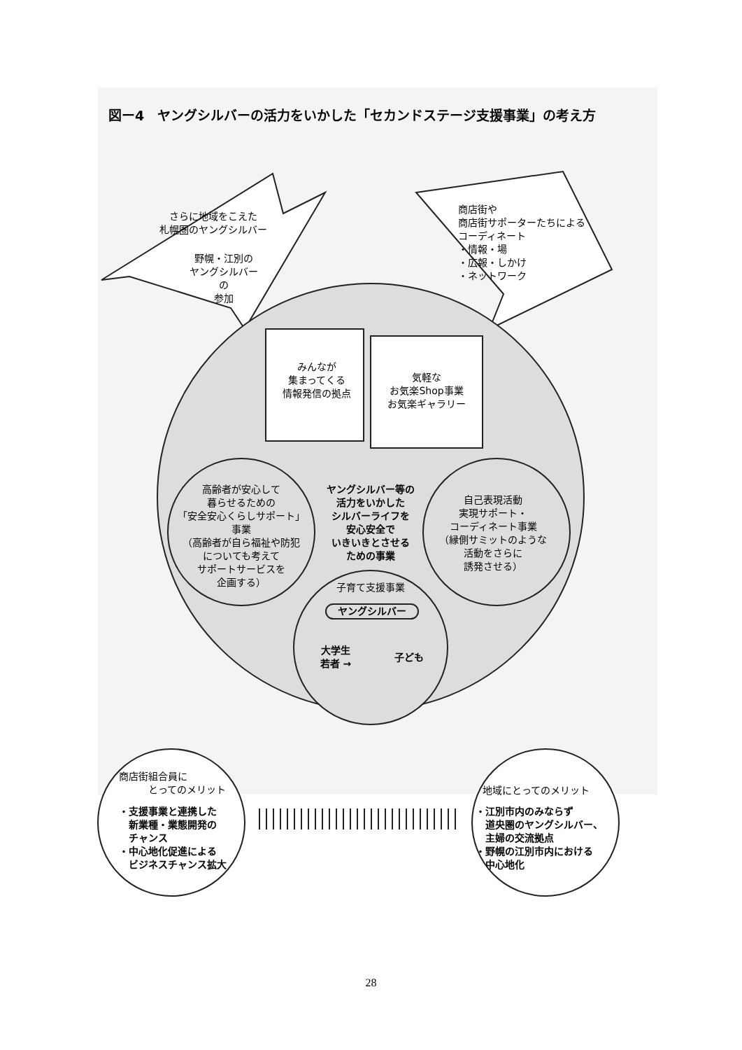図ー4　ヤングシルバーの活力をいかした「セカンドステージ支援事業」の考え方
さらに地域をこえた
札幌圏のヤングシルバー
野幌・江別の
ヤングシルバー
の
参加
商店街や
商店街サポーターたちによる
コーディネート
・情報・場
・広報・しかけ
・ネットワーク
みんなが
集まってくる
情報発信の拠点
気軽な
お気楽Shop事業
お気楽ギャラリー
高齢者が安心して
暮らせるための
「安全安心くらしサポート」
事業
（高齢者が自ら福祉や防犯
についても考えて
サポートサービスを
企画する）
ヤングシルバー等の
活力をいかした
シルバーライフを
安心安全で
いきいきとさせる
ための事業
自己表現活動
実現サポート・
コーディネート事業
（縁側サミットのような
活動をさらに
誘発させる）
子育て支援事業
ヤングシルバー
大学生
若者 →
子ども
商店街組合員に
　　　とってのメリット
・支援事業と連携した
　新業種・業態開発の
　チャンス
・中心地化促進による
　ビジネスチャンス拡大
地域にとってのメリット
・江別市内のみならず
　道央圏のヤングシルバー、
　主婦の交流拠点
・野幌の江別市内における
　中心地化
28